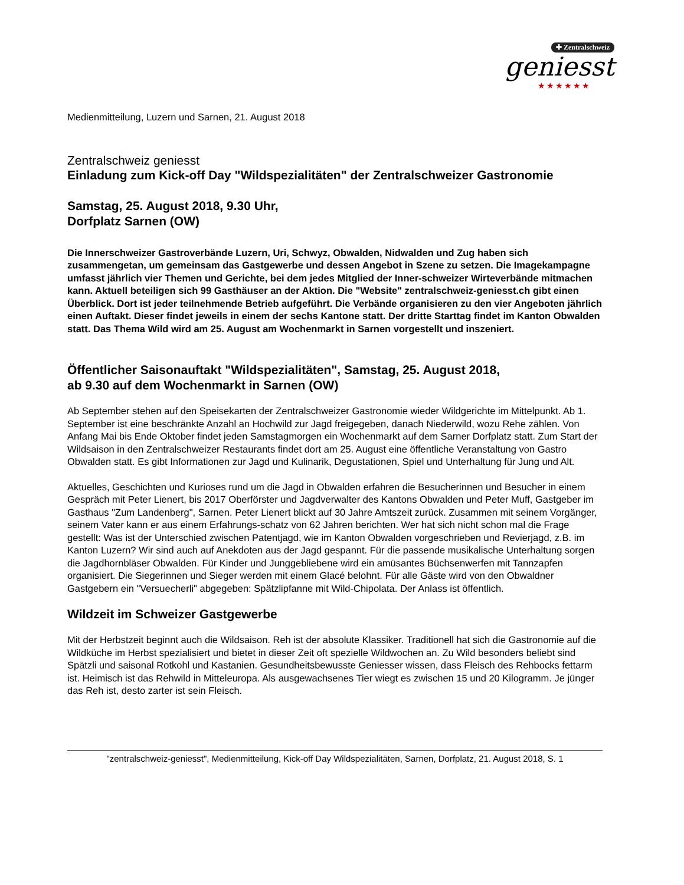✚ Zentralschweiz
geniesst
★★★★★★
Medienmitteilung, Luzern und Sarnen, 21. August 2018
Zentralschweiz geniesst
Einladung zum Kick-off Day "Wildspezialitäten" der Zentralschweizer Gastronomie
Samstag, 25. August 2018, 9.30 Uhr,
Dorfplatz Sarnen (OW)
Die Innerschweizer Gastroverbände Luzern, Uri, Schwyz, Obwalden, Nidwalden und Zug haben sich zusammengetan, um gemeinsam das Gastgewerbe und dessen Angebot in Szene zu setzen. Die Imagekampagne umfasst jährlich vier Themen und Gerichte, bei dem jedes Mitglied der Inner-schweizer Wirteverbände mitmachen kann. Aktuell beteiligen sich 99 Gasthäuser an der Aktion. Die "Website" zentralschweiz-geniesst.ch gibt einen Überblick. Dort ist jeder teilnehmende Betrieb aufgeführt. Die Verbände organisieren zu den vier Angeboten jährlich einen Auftakt. Dieser findet jeweils in einem der sechs Kantone statt. Der dritte Starttag findet im Kanton Obwalden statt. Das Thema Wild wird am 25. August am Wochenmarkt in Sarnen vorgestellt und inszeniert.
Öffentlicher Saisonauftakt "Wildspezialitäten", Samstag, 25. August 2018,
ab 9.30 auf dem Wochenmarkt in Sarnen (OW)
Ab September stehen auf den Speisekarten der Zentralschweizer Gastronomie wieder Wildgerichte im Mittelpunkt. Ab 1. September ist eine beschränkte Anzahl an Hochwild zur Jagd freigegeben, danach Niederwild, wozu Rehe zählen. Von Anfang Mai bis Ende Oktober findet jeden Samstagmorgen ein Wochenmarkt auf dem Sarner Dorfplatz statt. Zum Start der Wildsaison in den Zentralschweizer Restaurants findet dort am 25. August eine öffentliche Veranstaltung von Gastro Obwalden statt. Es gibt Informationen zur Jagd und Kulinarik, Degustationen, Spiel und Unterhaltung für Jung und Alt.
Aktuelles, Geschichten und Kurioses rund um die Jagd in Obwalden erfahren die Besucherinnen und Besucher in einem Gespräch mit Peter Lienert, bis 2017 Oberförster und Jagdverwalter des Kantons Obwalden und Peter Muff, Gastgeber im Gasthaus "Zum Landenberg", Sarnen. Peter Lienert blickt auf 30 Jahre Amtszeit zurück. Zusammen mit seinem Vorgänger, seinem Vater kann er aus einem Erfahrungs-schatz von 62 Jahren berichten. Wer hat sich nicht schon mal die Frage gestellt: Was ist der Unterschied zwischen Patentjagd, wie im Kanton Obwalden vorgeschrieben und Revierjagd, z.B. im Kanton Luzern? Wir sind auch auf Anekdoten aus der Jagd gespannt. Für die passende musikalische Unterhaltung sorgen die Jagdhornbläser Obwalden. Für Kinder und Junggebliebene wird ein amüsantes Büchsenwerfen mit Tannzapfen organisiert. Die Siegerinnen und Sieger werden mit einem Glacé belohnt. Für alle Gäste wird von den Obwaldner Gastgebern ein "Versuecherli" abgegeben: Spätzlipfanne mit Wild-Chipolata. Der Anlass ist öffentlich.
Wildzeit im Schweizer Gastgewerbe
Mit der Herbstzeit beginnt auch die Wildsaison. Reh ist der absolute Klassiker. Traditionell hat sich die Gastronomie auf die Wildküche im Herbst spezialisiert und bietet in dieser Zeit oft spezielle Wildwochen an. Zu Wild besonders beliebt sind Spätzli und saisonal Rotkohl und Kastanien. Gesundheitsbewusste Geniesser wissen, dass Fleisch des Rehbocks fettarm ist. Heimisch ist das Rehwild in Mitteleuropa. Als ausgewachsenes Tier wiegt es zwischen 15 und 20 Kilogramm. Je jünger das Reh ist, desto zarter ist sein Fleisch.
"zentralschweiz-geniesst", Medienmitteilung, Kick-off Day Wildspezialitäten, Sarnen, Dorfplatz, 21. August 2018, S. 1